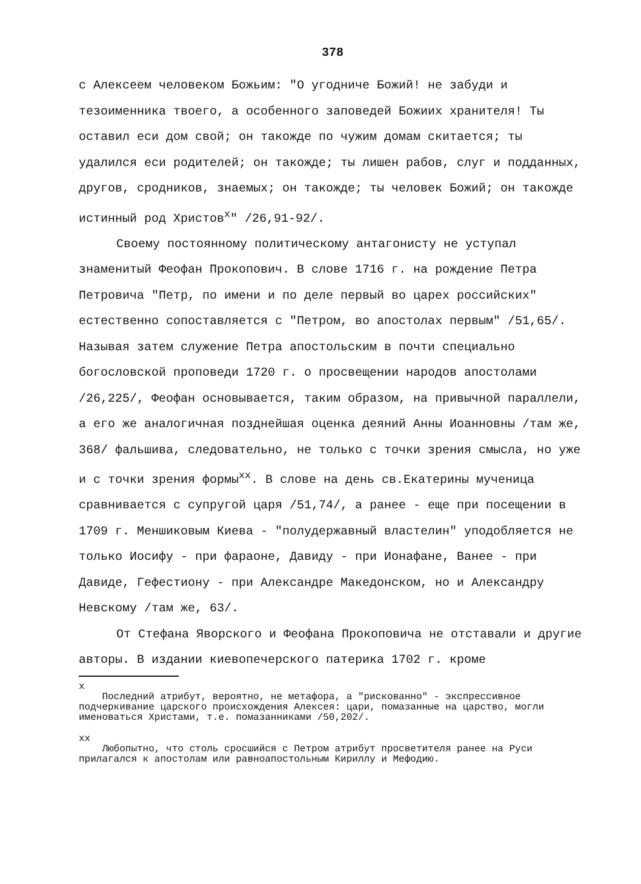378
с Алексеем человеком Божьим: "О угодниче Божий! не забуди и тезоименника твоего, а особенного заповедей Божиих хранителя! Ты оставил еси дом свой; он такожде по чужим домам скитается; ты удалился еси родителей; он такожде; ты лишен рабов, слуг и подданных, другов, сродников, знаемых; он такожде; ты человек Божий; он такожде истинный род Христов<sup>x</sup>" /26,91-92/.
Своему постоянному политическому антагонисту не уступал знаменитый Феофан Прокопович. В слове 1716 г. на рождение Петра Петровича "Петр, по имени и по деле первый во царех российских" естественно сопоставляется с "Петром, во апостолах первым" /51,65/. Называя затем служение Петра апостольским в почти специально богословской проповеди 1720 г. о просвещении народов апостолами /26,225/, Феофан основывается, таким образом, на привычной параллели, а его же аналогичная позднейшая оценка деяний Анны Иоанновны /там же, 368/ фальшива, следовательно, не только с точки зрения смысла, но уже и с точки зрения формы<sup>xx</sup>. В слове на день св.Екатерины мученица сравнивается с супругой царя /51,74/, а ранее - еще при посещении в 1709 г. Меншиковым Киева - "полудержавный властелин" уподобляется не только Иосифу - при фараоне, Давиду - при Ионафане, Ванее - при Давиде, Гефестиону - при Александре Македонском, но и Александру Невскому /там же, 63/.
От Стефана Яворского и Феофана Прокоповича не отставали и другие авторы. В издании киевопечерского патерика 1702 г. кроме
x
Последний атрибут, вероятно, не метафора, а "рискованно" - экспрессивное подчеркивание царского происхождения Алексея: цари, помазанные на царство, могли именоваться Христами, т.е. помазанниками /50,202/.
xx
Любопытно, что столь сросшийся с Петром атрибут просветителя ранее на Руси прилагался к апостолам или равноапостольным Кириллу и Мефодию.